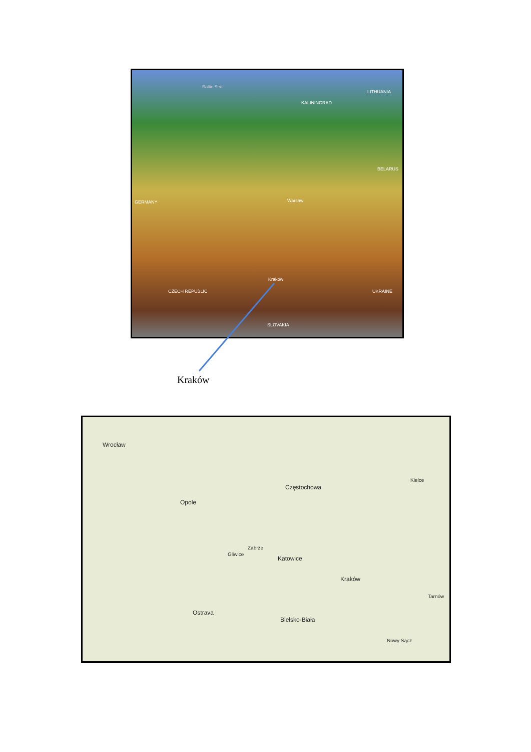Baltic Sea
LITHUANIA
KALININGRAD
BELARUS
GERMANY Warsaw
CZECH REPUBLIC UKRAINE
SLOVAKIA
Kraków
Kraków
Wrocław
Opole
Częstochowa
Kielce
Zabrze
Gliwice
Katowice
Kraków
Ostrava
Bielsko-Biała
Tarnów
Nowy Sącz